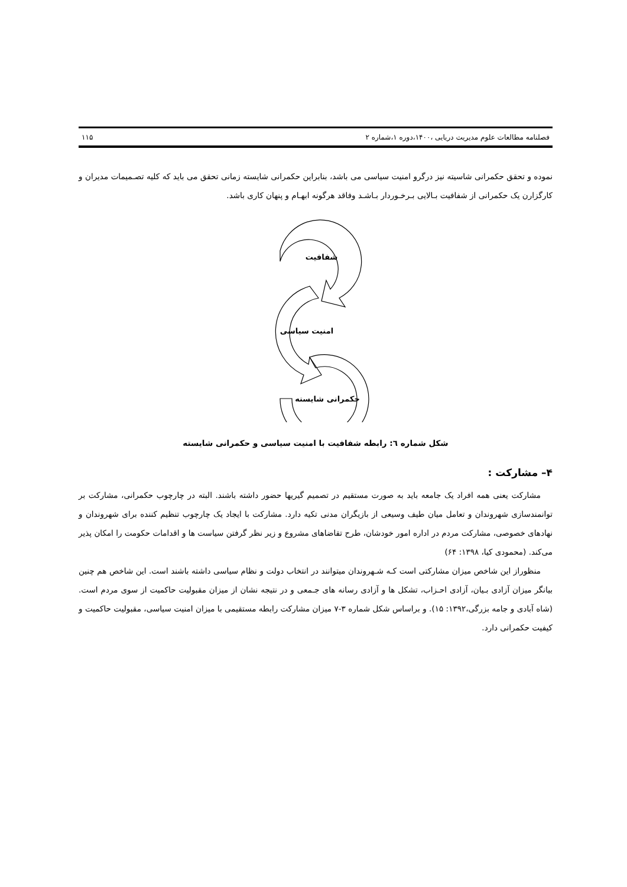فصلنامه مطالعات علوم مدیریت دریایی ،۱۴۰۰،دوره ۱،شماره ۲ ۱۱۵
نموده و تحقق حکمرانی شاسیته نیز درگرو امنیت سیاسی می باشد، بنابراین حکمرانی شایسته زمانی تحقق می باید که کلیه تصـمیمات مدیران و کارگزارن یک حکمرانی از شفافیت بـالایی بـرخـوردار بـاشـد وفاقد هرگونه ابهـام و پنهان کاری باشد.
شفافیت
امنیت سیاسی
حکمرانی شایسته
شکل شماره ٦: رابطه شفافیت با امنیت سیاسی و حکمرانی شایسته
۴– مشارکت :
مشارکت یعنی همه افراد یک جامعه باید به صورت مستقیم در تصمیم گیریها حضور داشته باشند. البته در چارچوب حکمرانی، مشارکت بر توانمندسازی شهروندان و تعامل میان طیف وسیعی از بازیگران مدنی تکیه دارد. مشارکت با ایجاد یک چارچوب تنظیم کننده برای شهروندان و نهادهای خصوصی، مشارکت مردم در اداره امور خودشان، طرح تقاضاهای مشروع و زیر نظر گرفتن سیاست ها و اقدامات حکومت را امکان پذیر می‌کند. (محمودی کیا، ۱۳۹۸: ۶۴)
منظوراز این شاخص میزان مشارکتی است کـه شـهروندان میتوانند در انتخاب دولت و نظام سیاسی داشته باشند است. این شاخص هم چنین بیانگر میزان آزادی بـیان، آزادی احـزاب، تشکل ها و آزادی رسانه های جـمعی و در نتیجه نشان از میزان مقبولیت حاکمیت از سوی مردم است.(شاه آبادی و جامه بزرگی،۱۳۹۲: ۱۵). و براساس شکل شماره ۳-۷ میزان مشارکت رابطه مستقیمی با میزان امنیت سیاسی، مقبولیت حاکمیت و کیفیت حکمرانی دارد.